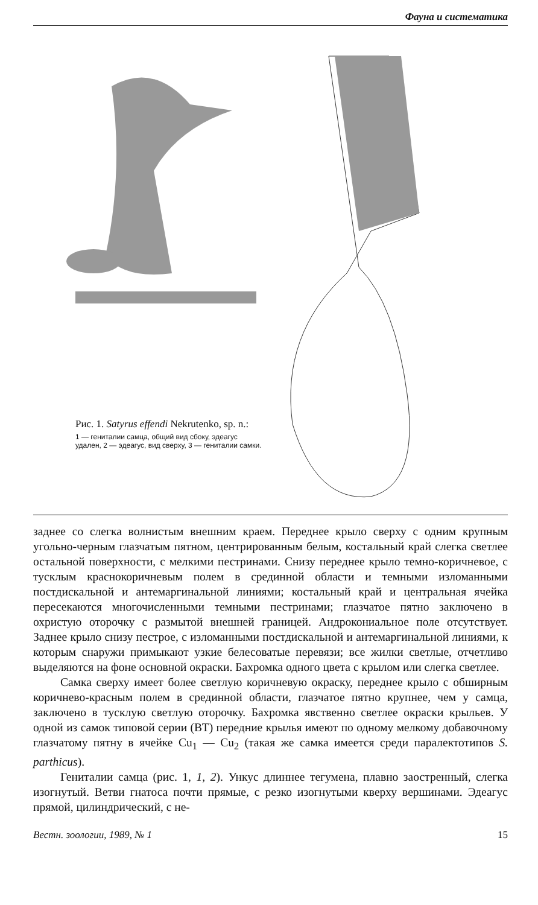Фауна и систематика
Рис. 1. Satyrus effendi Nekrutenko, sp. n.:
1 — гениталии самца, общий вид сбоку, эдеагус удален, 2 — эдеагус, вид сверху, 3 — гениталии самки.
заднее со слегка волнистым внешним краем. Переднее крыло сверху с одним крупным угольно-черным глазчатым пятном, центрированным белым, костальный край слегка светлее остальной поверхности, с мелкими пестринами. Снизу переднее крыло темно-коричневое, с тусклым краснокоричневым полем в срединной области и темными изломанными постдискальной и антемаргинальной линиями; костальный край и центральная ячейка пересекаются многочисленными темными пестринами; глазчатое пятно заключено в охристую оторочку с размытой внешней границей. Андрокониальное поле отсутствует. Заднее крыло снизу пестрое, с изломанными постдискальной и антемаргинальной линиями, к которым снаружи примыкают узкие белесоватые перевязи; все жилки светлые, отчетливо выделяются на фоне основной окраски. Бахромка одного цвета с крылом или слегка светлее.
Самка сверху имеет более светлую коричневую окраску, переднее крыло с обширным коричнево-красным полем в срединной области, глазчатое пятно крупнее, чем у самца, заключено в тусклую светлую оторочку. Бахромка явственно светлее окраски крыльев. У одной из самок типовой серии (ВТ) передние крылья имеют по одному мелкому добавочному глазчатому пятну в ячейке Cu<sub>1</sub> — Cu<sub>2</sub> (такая же самка имеется среди паралектотипов S. parthicus).
Гениталии самца (рис. 1, 1, 2). Ункус длиннее тегумена, плавно заостренный, слегка изогнутый. Ветви гнатоса почти прямые, с резко изогнутыми кверху вершинами. Эдеагус прямой, цилиндрический, с не-
Вестн. зоологии, 1989, № 1 15